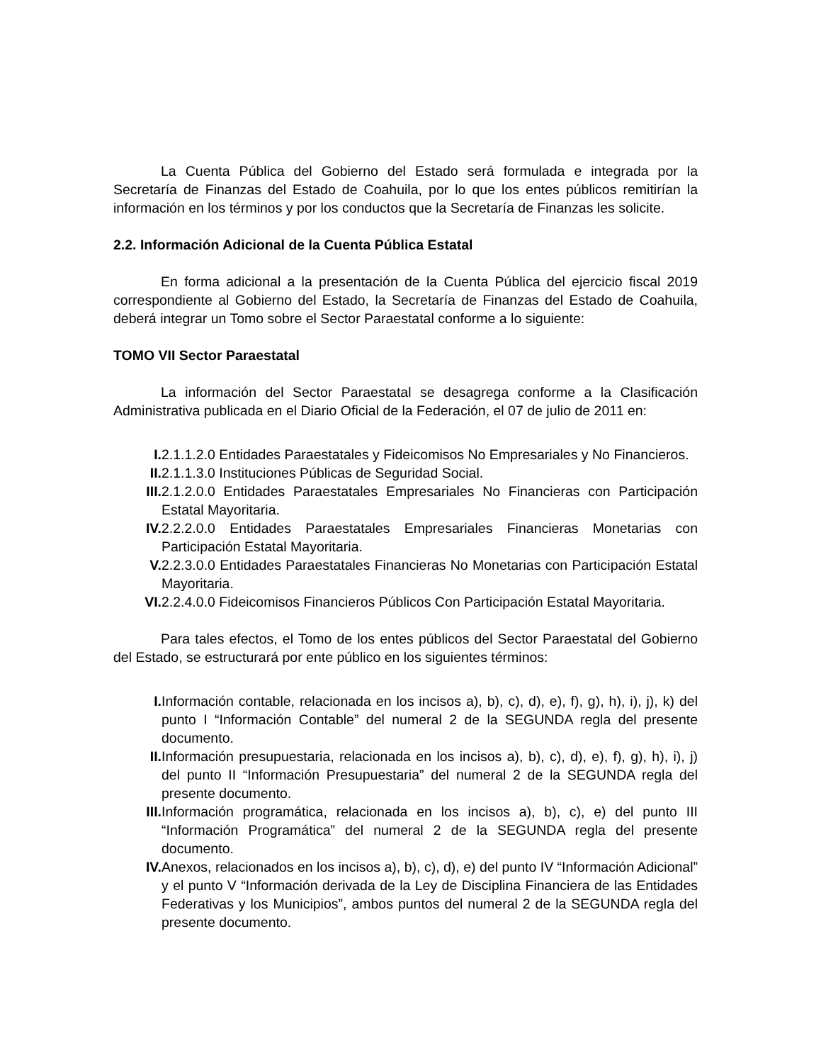La Cuenta Pública del Gobierno del Estado será formulada e integrada por la Secretaría de Finanzas del Estado de Coahuila, por lo que los entes públicos remitirían la información en los términos y por los conductos que la Secretaría de Finanzas les solicite.
2.2. Información Adicional de la Cuenta Pública Estatal
En forma adicional a la presentación de la Cuenta Pública del ejercicio fiscal 2019 correspondiente al Gobierno del Estado, la Secretaría de Finanzas del Estado de Coahuila, deberá integrar un Tomo sobre el Sector Paraestatal conforme a lo siguiente:
TOMO VII Sector Paraestatal
La información del Sector Paraestatal se desagrega conforme a la Clasificación Administrativa publicada en el Diario Oficial de la Federación, el 07 de julio de 2011 en:
I. 2.1.1.2.0 Entidades Paraestatales y Fideicomisos No Empresariales y No Financieros.
II. 2.1.1.3.0 Instituciones Públicas de Seguridad Social.
III. 2.1.2.0.0 Entidades Paraestatales Empresariales No Financieras con Participación Estatal Mayoritaria.
IV. 2.2.2.0.0 Entidades Paraestatales Empresariales Financieras Monetarias con Participación Estatal Mayoritaria.
V. 2.2.3.0.0 Entidades Paraestatales Financieras No Monetarias con Participación Estatal Mayoritaria.
VI. 2.2.4.0.0 Fideicomisos Financieros Públicos Con Participación Estatal Mayoritaria.
Para tales efectos, el Tomo de los entes públicos del Sector Paraestatal del Gobierno del Estado, se estructurará por ente público en los siguientes términos:
I. Información contable, relacionada en los incisos a), b), c), d), e), f), g), h), i), j), k) del punto I “Información Contable” del numeral 2 de la SEGUNDA regla del presente documento.
II. Información presupuestaria, relacionada en los incisos a), b), c), d), e), f), g), h), i), j) del punto II “Información Presupuestaria” del numeral 2 de la SEGUNDA regla del presente documento.
III. Información programática, relacionada en los incisos a), b), c), e) del punto III “Información Programática” del numeral 2 de la SEGUNDA regla del presente documento.
IV. Anexos, relacionados en los incisos a), b), c), d), e) del punto IV “Información Adicional” y el punto V “Información derivada de la Ley de Disciplina Financiera de las Entidades Federativas y los Municipios”, ambos puntos del numeral 2 de la SEGUNDA regla del presente documento.